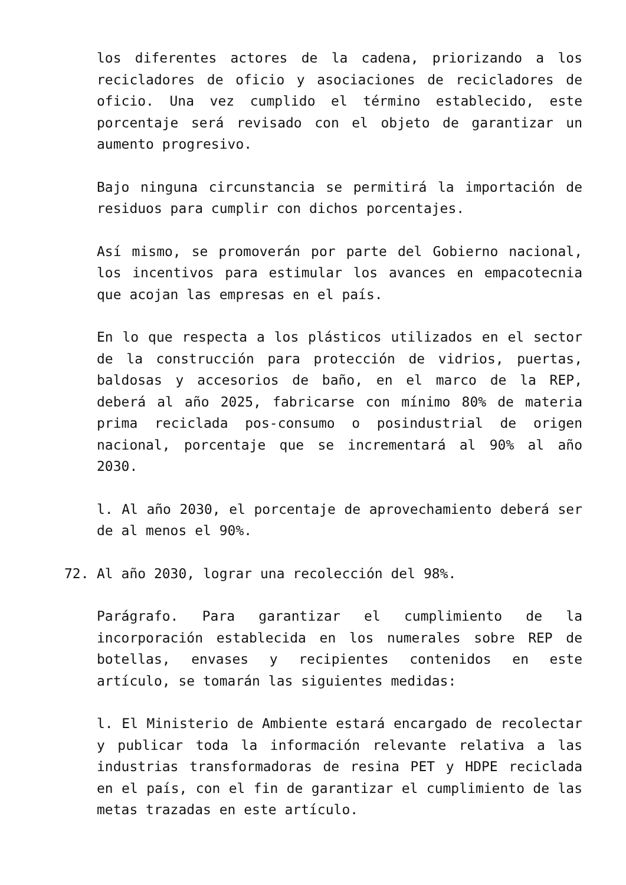los diferentes actores de la cadena, priorizando a los recicladores de oficio y asociaciones de recicladores de oficio. Una vez cumplido el término establecido, este porcentaje será revisado con el objeto de garantizar un aumento progresivo.
Bajo ninguna circunstancia se permitirá la importación de residuos para cumplir con dichos porcentajes.
Así mismo, se promoverán por parte del Gobierno nacional, los incentivos para estimular los avances en empacotecnia que acojan las empresas en el país.
En lo que respecta a los plásticos utilizados en el sector de la construcción para protección de vidrios, puertas, baldosas y accesorios de baño, en el marco de la REP, deberá al año 2025, fabricarse con mínimo 80% de materia prima reciclada pos-consumo o posindustrial de origen nacional, porcentaje que se incrementará al 90% al año 2030.
l. Al año 2030, el porcentaje de aprovechamiento deberá ser de al menos el 90%.
72. Al año 2030, lograr una recolección del 98%.
Parágrafo. Para garantizar el cumplimiento de la incorporación establecida en los numerales sobre REP de botellas, envases y recipientes contenidos en este artículo, se tomarán las siguientes medidas:
l. El Ministerio de Ambiente estará encargado de recolectar y publicar toda la información relevante relativa a las industrias transformadoras de resina PET y HDPE reciclada en el país, con el fin de garantizar el cumplimiento de las metas trazadas en este artículo.